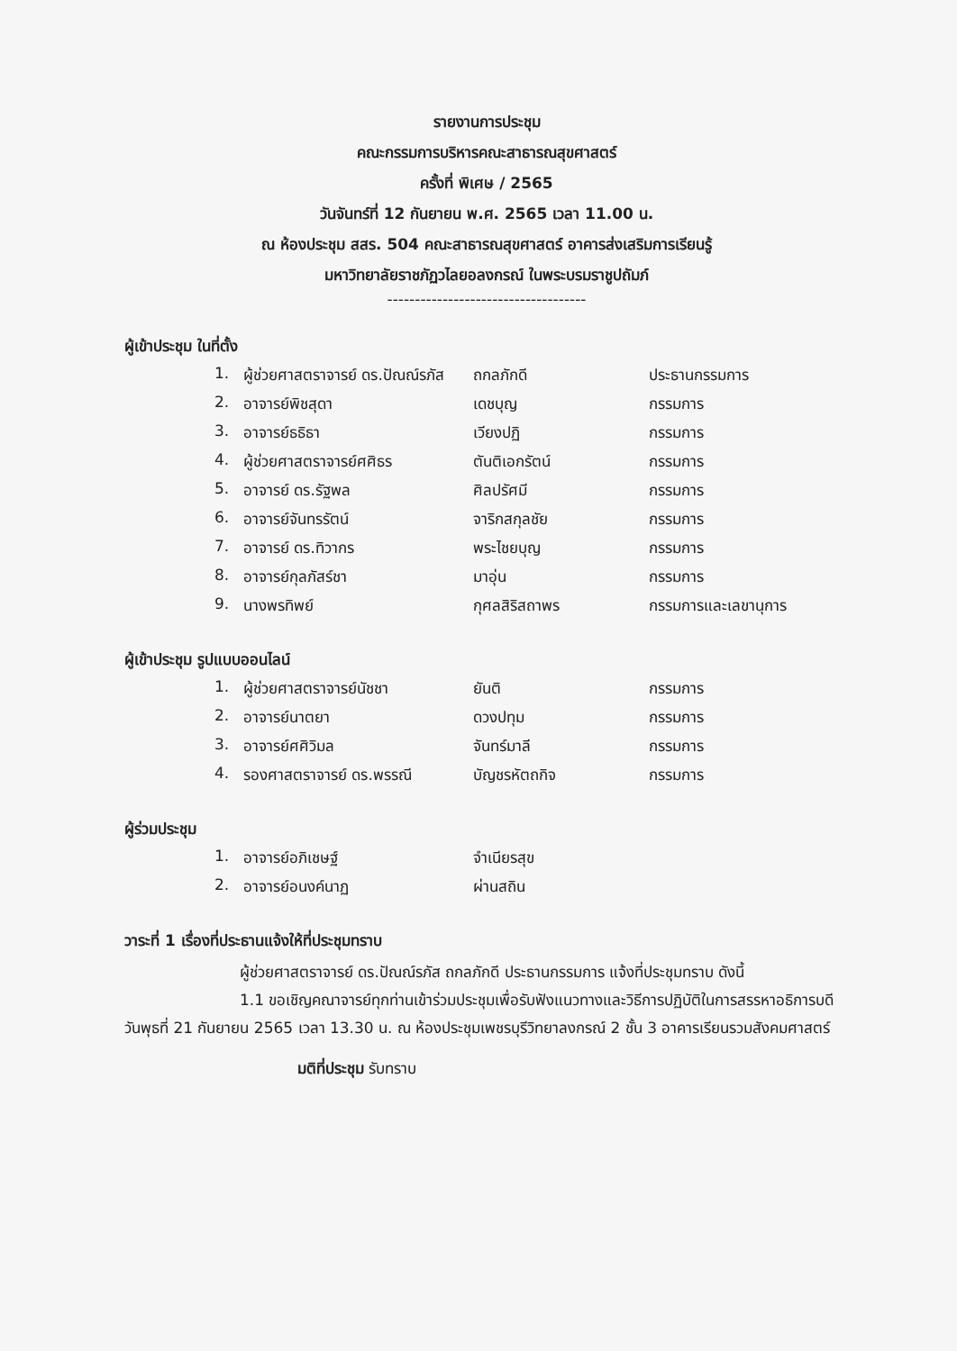รายงานการประชุม
คณะกรรมการบริหารคณะสาธารณสุขศาสตร์
ครั้งที่ พิเศษ / 2565
วันจันทร์ที่ 12 กันยายน พ.ศ. 2565 เวลา 11.00 น.
ณ ห้องประชุม สสร. 504 คณะสาธารณสุขศาสตร์ อาคารส่งเสริมการเรียนรู้
มหาวิทยาลัยราชภัฏวไลยอลงกรณ์ ในพระบรมราชูปถัมภ์
------------------------------------
ผู้เข้าประชุม ในที่ตั้ง
| 1. | ผู้ช่วยศาสตราจารย์ ดร.ปัณณ์รภัส | ถกลภักดี | ประธานกรรมการ |
| 2. | อาจารย์พิชสุดา | เดชบุญ | กรรมการ |
| 3. | อาจารย์ธธิธา | เวียงปฏิ | กรรมการ |
| 4. | ผู้ช่วยศาสตราจารย์ศศิธร | ตันติเอกรัตน์ | กรรมการ |
| 5. | อาจารย์ ดร.รัฐพล | ศิลปรัศมี | กรรมการ |
| 6. | อาจารย์จันทรรัตน์ | จาริกสกุลชัย | กรรมการ |
| 7. | อาจารย์ ดร.ทิวากร | พระไชยบุญ | กรรมการ |
| 8. | อาจารย์กุลภัสร์ชา | มาอุ่น | กรรมการ |
| 9. | นางพรทิพย์ | กุศลสิริสถาพร | กรรมการและเลขานุการ |
ผู้เข้าประชุม รูปแบบออนไลน์
| 1. | ผู้ช่วยศาสตราจารย์นัชชา | ยันติ | กรรมการ |
| 2. | อาจารย์นาตยา | ดวงปทุม | กรรมการ |
| 3. | อาจารย์ศศิวิมล | จันทร์มาลี | กรรมการ |
| 4. | รองศาสตราจารย์ ดร.พรรณี | บัญชรหัตถกิจ | กรรมการ |
ผู้ร่วมประชุม
| 1. | อาจารย์อภิเชษฐ์ | จำเนียรสุข | |
| 2. | อาจารย์อนงค์นาฏ | ผ่านสถิน | |
วาระที่ 1 เรื่องที่ประธานแจ้งให้ที่ประชุมทราบ
ผู้ช่วยศาสตราจารย์ ดร.ปัณณ์รภัส ถกลภักดี ประธานกรรมการ แจ้งที่ประชุมทราบ ดังนี้
1.1 ขอเชิญคณาจารย์ทุกท่านเข้าร่วมประชุมเพื่อรับฟังแนวทางและวิธีการปฏิบัติในการสรรหาอธิการบดี วันพุธที่ 21 กันยายน 2565 เวลา 13.30 น. ณ ห้องประชุมเพชรบุรีวิทยาลงกรณ์ 2 ชั้น 3 อาคารเรียนรวมสังคมศาสตร์
มติที่ประชุม รับทราบ